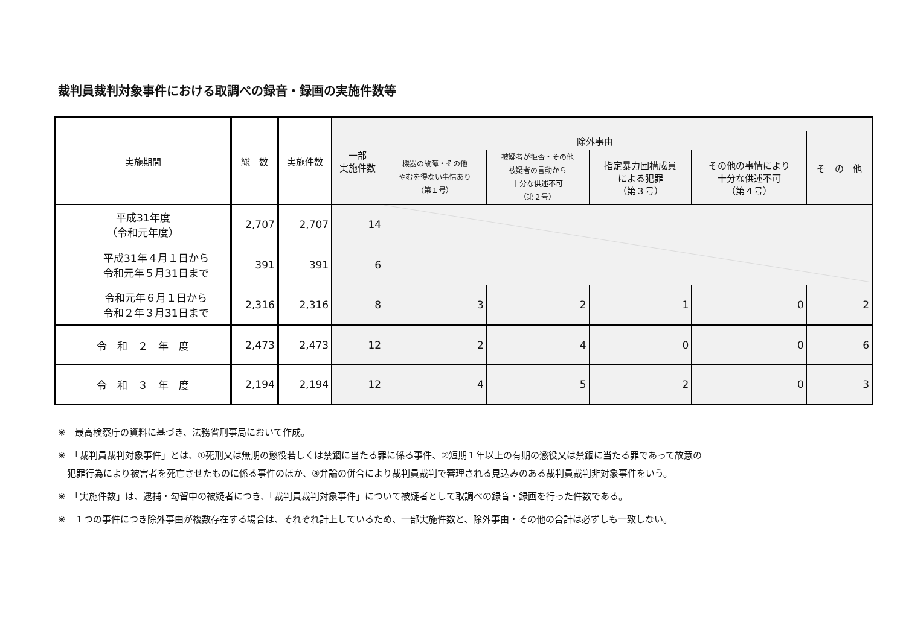裁判員裁判対象事件における取調べの録音・録画の実施件数等
| 実施期間 | | 総 数 | 実施件数 | 一部 実施件数 | | | | | |
| --- | --- | --- | --- | --- | --- | --- | --- | --- | --- |
| | | | | | 除外事由 | | | | そ の 他 |
| | | | | | 機器の故障・その他 やむを得ない事情あり （第１号） | 被疑者が拒否・その他 被疑者の言動から 十分な供述不可 （第２号） | 指定暴力団構成員 による犯罪 （第３号） | その他の事情により 十分な供述不可 （第４号） | |
| 平成31年度 （令和元年度） | | 2,707 | 2,707 | 14 | | | | | |
| | 平成31年４月１日から 令和元年５月31日まで | 391 | 391 | 6 | | | | | |
| | 令和元年６月１日から 令和２年３月31日まで | 2,316 | 2,316 | 8 | 3 | 2 | 1 | 0 | 2 |
| 令 和 ２ 年 度 | | 2,473 | 2,473 | 12 | 2 | 4 | 0 | 0 | 6 |
| 令 和 ３ 年 度 | | 2,194 | 2,194 | 12 | 4 | 5 | 2 | 0 | 3 |
※　最高検察庁の資料に基づき、法務省刑事局において作成。
※　「裁判員裁判対象事件」とは、①死刑又は無期の懲役若しくは禁錮に当たる罪に係る事件、②短期１年以上の有期の懲役又は禁錮に当たる罪であって故意の
　犯罪行為により被害者を死亡させたものに係る事件のほか、③弁論の併合により裁判員裁判で審理される見込みのある裁判員裁判非対象事件をいう。
※　「実施件数」は、逮捕・勾留中の被疑者につき、「裁判員裁判対象事件」について被疑者として取調べの録音・録画を行った件数である。
※　１つの事件につき除外事由が複数存在する場合は、それぞれ計上しているため、一部実施件数と、除外事由・その他の合計は必ずしも一致しない。